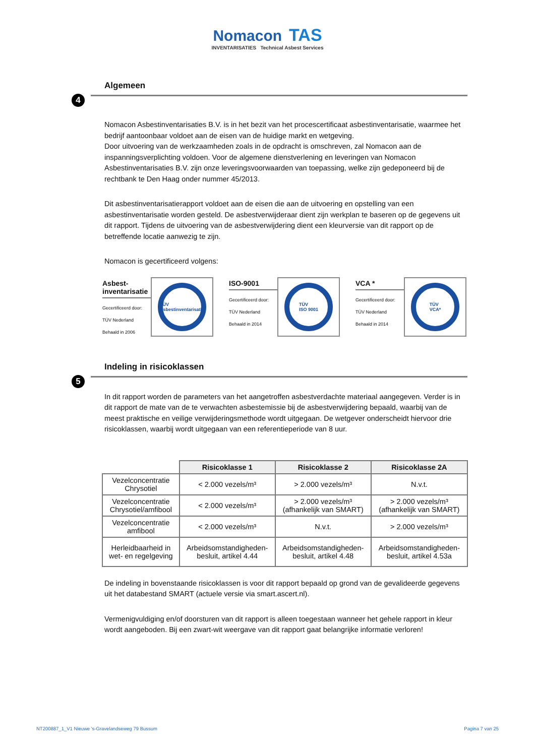Nomacon TAS
INVENTARISATIES Technical Asbest Services
Algemeen
4
Nomacon Asbestinventarisaties B.V. is in het bezit van het procescertificaat asbestinventarisatie, waarmee het bedrijf aantoonbaar voldoet aan de eisen van de huidige markt en wetgeving.
Door uitvoering van de werkzaamheden zoals in de opdracht is omschreven, zal Nomacon aan de inspanningsverplichting voldoen. Voor de algemene dienstverlening en leveringen van Nomacon Asbestinventarisaties B.V. zijn onze leveringsvoorwaarden van toepassing, welke zijn gedeponeerd bij de rechtbank te Den Haag onder nummer 45/2013.
Dit asbestinventarisatierapport voldoet aan de eisen die aan de uitvoering en opstelling van een asbestinventarisatie worden gesteld. De asbestverwijderaar dient zijn werkplan te baseren op de gegevens uit dit rapport. Tijdens de uitvoering van de asbestverwijdering dient een kleurversie van dit rapport op de betreffende locatie aanwezig te zijn.
Nomacon is gecertificeerd volgens:
Asbest-
inventarisatie
Gecertificeerd door:
TÜV Nederland
Behaald in 2006
TÜV
Asbestinventarisatie
ISO-9001
Gecertificeerd door:
TÜV Nederland
Behaald in 2014
TÜV
ISO 9001
VCA *
Gecertificeerd door:
TÜV Nederland
Behaald in 2014
TÜV
VCA*
Indeling in risicoklassen
5
In dit rapport worden de parameters van het aangetroffen asbestverdachte materiaal aangegeven. Verder is in dit rapport de mate van de te verwachten asbestemissie bij de asbestverwijdering bepaald, waarbij van de meest praktische en veilige verwijderingsmethode wordt uitgegaan. De wetgever onderscheidt hiervoor drie risicoklassen, waarbij wordt uitgegaan van een referentieperiode van 8 uur.
| | Risicoklasse 1 | Risicoklasse 2 | Risicoklasse 2A |
| --- | --- | --- | --- |
| Vezelconcentratie Chrysotiel | < 2.000 vezels/m³ | > 2.000 vezels/m³ | N.v.t. |
| Vezelconcentratie Chrysotiel/amfibool | < 2.000 vezels/m³ | > 2.000 vezels/m³ (afhankelijk van SMART) | > 2.000 vezels/m³ (afhankelijk van SMART) |
| Vezelconcentratie amfibool | < 2.000 vezels/m³ | N.v.t. | > 2.000 vezels/m³ |
| Herleidbaarheid in wet- en regelgeving | Arbeidsomstandigheden-besluit, artikel 4.44 | Arbeidsomstandigheden-besluit, artikel 4.48 | Arbeidsomstandigheden-besluit, artikel 4.53a |
De indeling in bovenstaande risicoklassen is voor dit rapport bepaald op grond van de gevalideerde gegevens uit het databestand SMART (actuele versie via smart.ascert.nl).
Vermenigvuldiging en/of doorsturen van dit rapport is alleen toegestaan wanneer het gehele rapport in kleur wordt aangeboden. Bij een zwart-wit weergave van dit rapport gaat belangrijke informatie verloren!
NT200887_1_V1 Nieuwe 's-Gravelandseweg 79 Bussum Pagina 7 van 25